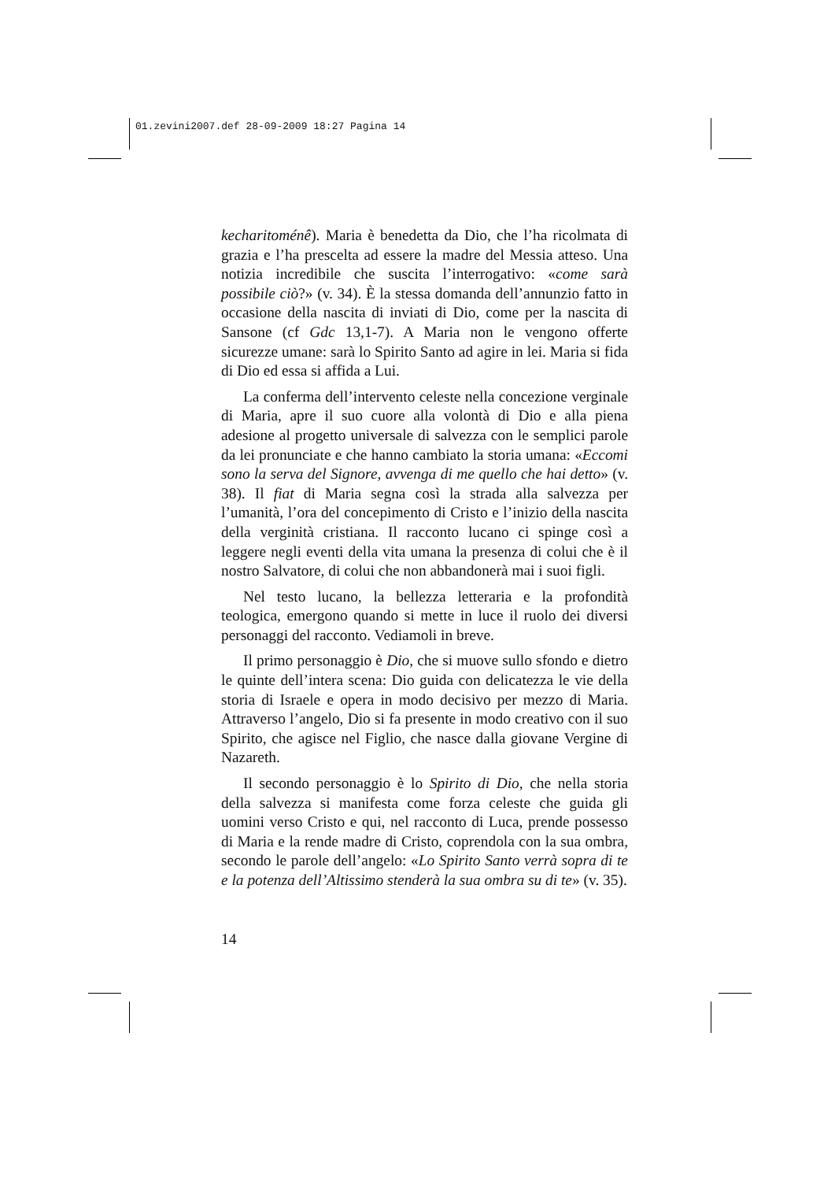01.zevini2007.def 28-09-2009 18:27 Pagina 14
kecharitoménê). Maria è benedetta da Dio, che l’ha ricolmata di grazia e l’ha prescelta ad essere la madre del Messia atteso. Una notizia incredibile che suscita l’interrogativo: «come sarà possibile ciò?» (v. 34). È la stessa domanda dell’annunzio fatto in occasione della nascita di inviati di Dio, come per la nascita di Sansone (cf Gdc 13,1-7). A Maria non le vengono offerte sicurezze umane: sarà lo Spirito Santo ad agire in lei. Maria si fida di Dio ed essa si affida a Lui.
La conferma dell’intervento celeste nella concezione verginale di Maria, apre il suo cuore alla volontà di Dio e alla piena adesione al progetto universale di salvezza con le semplici parole da lei pronunciate e che hanno cambiato la storia umana: «Eccomi sono la serva del Signore, avvenga di me quello che hai detto» (v. 38). Il fiat di Maria segna così la strada alla salvezza per l’umanità, l’ora del concepimento di Cristo e l’inizio della nascita della verginità cristiana. Il racconto lucano ci spinge così a leggere negli eventi della vita umana la presenza di colui che è il nostro Salvatore, di colui che non abbandonerà mai i suoi figli.
Nel testo lucano, la bellezza letteraria e la profondità teologica, emergono quando si mette in luce il ruolo dei diversi personaggi del racconto. Vediamoli in breve.
Il primo personaggio è Dio, che si muove sullo sfondo e dietro le quinte dell’intera scena: Dio guida con delicatezza le vie della storia di Israele e opera in modo decisivo per mezzo di Maria. Attraverso l’angelo, Dio si fa presente in modo creativo con il suo Spirito, che agisce nel Figlio, che nasce dalla giovane Vergine di Nazareth.
Il secondo personaggio è lo Spirito di Dio, che nella storia della salvezza si manifesta come forza celeste che guida gli uomini verso Cristo e qui, nel racconto di Luca, prende possesso di Maria e la rende madre di Cristo, coprendola con la sua ombra, secondo le parole dell’angelo: «Lo Spirito Santo verrà sopra di te e la potenza dell’Altissimo stenderà la sua ombra su di te» (v. 35).
14